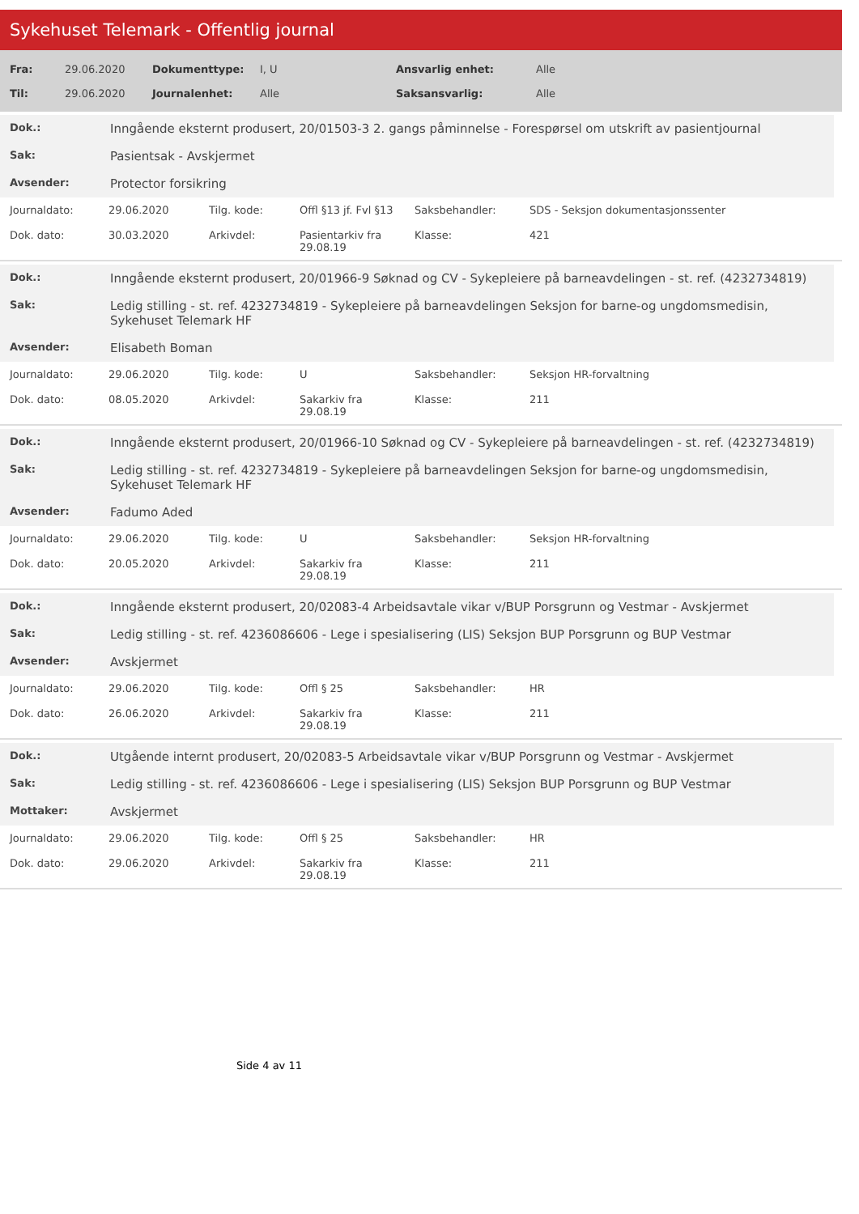Sykehuset Telemark - Offentlig journal
| Fra: | 29.06.2020 | Dokumenttype: | I, U | Ansvarlig enhet: | Alle |
| Til: | 29.06.2020 | Journalenhet: | Alle | Saksansvarlig: | Alle |
| Dok.: | Inngående eksternt produsert, 20/01503-3 2. gangs påminnelse - Forespørsel om utskrift av pasientjournal |
| Sak: | Pasientsak - Avskjermet |
| Avsender: | Protector forsikring |
| Journaldato: | 29.06.2020 | Tilg. kode: | Offl §13 jf. Fvl §13 | Saksbehandler: | SDS - Seksjon dokumentasjonssenter |
| Dok. dato: | 30.03.2020 | Arkivdel: | Pasientarkiv fra 29.08.19 | Klasse: | 421 |
| Dok.: | Inngående eksternt produsert, 20/01966-9 Søknad og CV - Sykepleiere på barneavdelingen - st. ref. (4232734819) |
| Sak: | Ledig stilling - st. ref. 4232734819 - Sykepleiere på barneavdelingen Seksjon for barne-og ungdomsmedisin, Sykehuset Telemark HF |
| Avsender: | Elisabeth Boman |
| Journaldato: | 29.06.2020 | Tilg. kode: | U | Saksbehandler: | Seksjon HR-forvaltning |
| Dok. dato: | 08.05.2020 | Arkivdel: | Sakarkiv fra 29.08.19 | Klasse: | 211 |
| Dok.: | Inngående eksternt produsert, 20/01966-10 Søknad og CV - Sykepleiere på barneavdelingen - st. ref. (4232734819) |
| Sak: | Ledig stilling - st. ref. 4232734819 - Sykepleiere på barneavdelingen Seksjon for barne-og ungdomsmedisin, Sykehuset Telemark HF |
| Avsender: | Fadumo Aded |
| Journaldato: | 29.06.2020 | Tilg. kode: | U | Saksbehandler: | Seksjon HR-forvaltning |
| Dok. dato: | 20.05.2020 | Arkivdel: | Sakarkiv fra 29.08.19 | Klasse: | 211 |
| Dok.: | Inngående eksternt produsert, 20/02083-4 Arbeidsavtale vikar v/BUP Porsgrunn og Vestmar - Avskjermet |
| Sak: | Ledig stilling - st. ref. 4236086606 - Lege i spesialisering (LIS) Seksjon BUP Porsgrunn og BUP Vestmar |
| Avsender: | Avskjermet |
| Journaldato: | 29.06.2020 | Tilg. kode: | Offl § 25 | Saksbehandler: | HR |
| Dok. dato: | 26.06.2020 | Arkivdel: | Sakarkiv fra 29.08.19 | Klasse: | 211 |
| Dok.: | Utgående internt produsert, 20/02083-5 Arbeidsavtale vikar v/BUP Porsgrunn og Vestmar - Avskjermet |
| Sak: | Ledig stilling - st. ref. 4236086606 - Lege i spesialisering (LIS) Seksjon BUP Porsgrunn og BUP Vestmar |
| Mottaker: | Avskjermet |
| Journaldato: | 29.06.2020 | Tilg. kode: | Offl § 25 | Saksbehandler: | HR |
| Dok. dato: | 29.06.2020 | Arkivdel: | Sakarkiv fra 29.08.19 | Klasse: | 211 |
Side 4 av 11